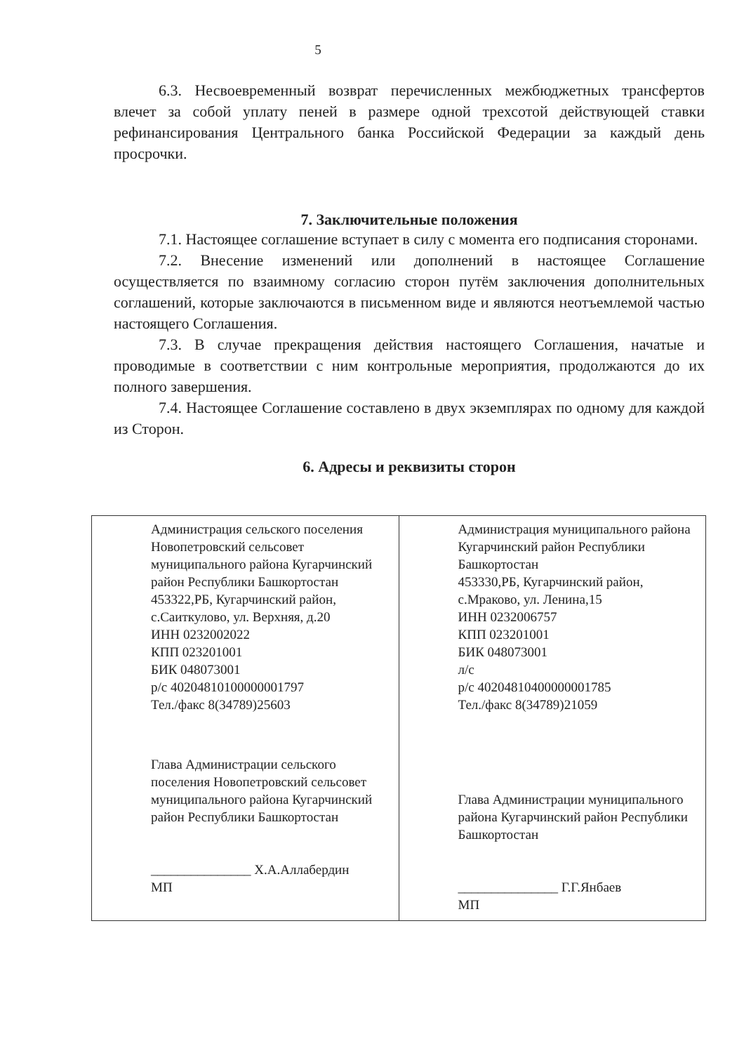5
6.3. Несвоевременный возврат перечисленных межбюджетных трансфертов влечет за собой уплату пеней в размере одной трехсотой действующей ставки рефинансирования Центрального банка Российской Федерации за каждый день просрочки.
7. Заключительные положения
7.1. Настоящее соглашение вступает в силу с момента его подписания сторонами.
7.2. Внесение изменений или дополнений в настоящее Соглашение осуществляется по взаимному согласию сторон путём заключения дополнительных соглашений, которые заключаются в письменном виде и являются неотъемлемой частью настоящего Соглашения.
7.3. В случае прекращения действия настоящего Соглашения, начатые и проводимые в соответствии с ним контрольные мероприятия, продолжаются до их полного завершения.
7.4. Настоящее Соглашение составлено в двух экземплярах по одному для каждой из Сторон.
6. Адресы и реквизиты сторон
| Администрация сельского поселения Новопетровский сельсовет муниципального района Кугарчинский район Республики Башкортостан 453322,РБ, Кугарчинский район, с.Саиткулово, ул. Верхняя, д.20 ИНН 0232002022 КПП 023201001 БИК 048073001 р/с 40204810100000001797 Тел./факс 8(34789)25603 Глава Администрации сельского поселения Новопетровский сельсовет муниципального района Кугарчинский район Республики Башкортостан _______________ Х.А.Аллабердин МП | Администрация муниципального района Кугарчинский район Республики Башкортостан 453330,РБ, Кугарчинский район, с.Мраково, ул. Ленина,15 ИНН 0232006757 КПП 023201001 БИК 048073001 л/с р/с 40204810400000001785 Тел./факс 8(34789)21059 Глава Администрации муниципального района Кугарчинский район Республики Башкортостан _______________ Г.Г.Янбаев МП |